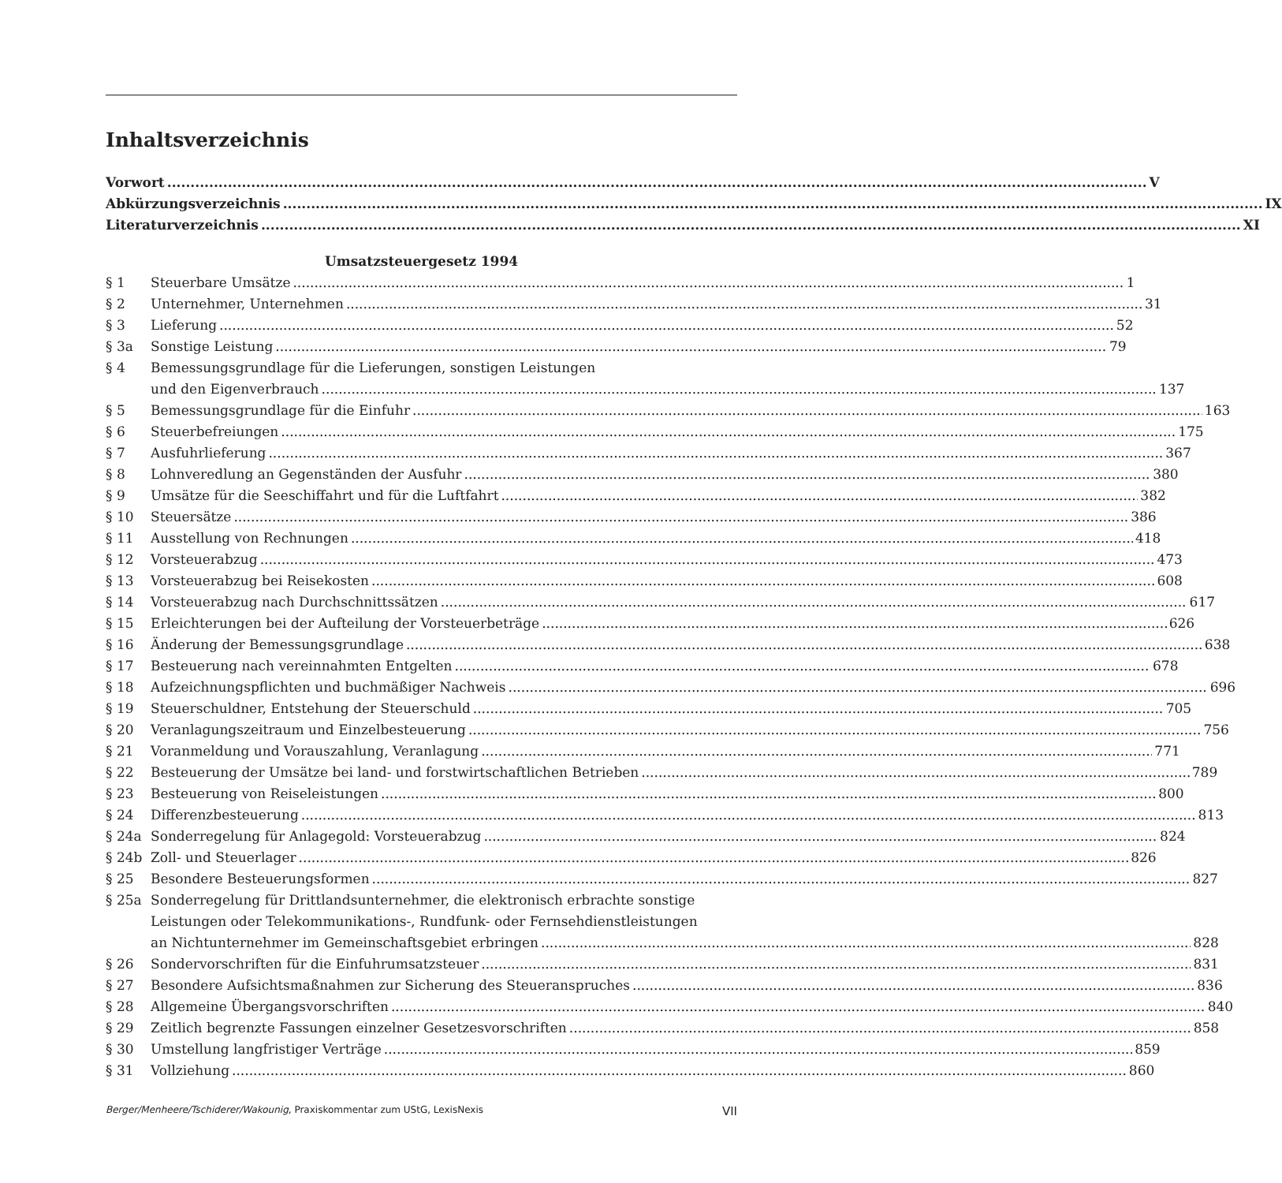Inhaltsverzeichnis
Vorwort V
Abkürzungsverzeichnis IX
Literaturverzeichnis XI
Umsatzsteuergesetz 1994
§ 1 Steuerbare Umsätze 1
§ 2 Unternehmer, Unternehmen 31
§ 3 Lieferung 52
§ 3a Sonstige Leistung 79
§ 4 Bemessungsgrundlage für die Lieferungen, sonstigen Leistungen
und den Eigenverbrauch 137
§ 5 Bemessungsgrundlage für die Einfuhr 163
§ 6 Steuerbefreiungen 175
§ 7 Ausfuhrlieferung 367
§ 8 Lohnveredlung an Gegenständen der Ausfuhr 380
§ 9 Umsätze für die Seeschiffahrt und für die Luftfahrt 382
§ 10 Steuersätze 386
§ 11 Ausstellung von Rechnungen 418
§ 12 Vorsteuerabzug 473
§ 13 Vorsteuerabzug bei Reisekosten 608
§ 14 Vorsteuerabzug nach Durchschnittssätzen 617
§ 15 Erleichterungen bei der Aufteilung der Vorsteuerbeträge 626
§ 16 Änderung der Bemessungsgrundlage 638
§ 17 Besteuerung nach vereinnahmten Entgelten 678
§ 18 Aufzeichnungspflichten und buchmäßiger Nachweis 696
§ 19 Steuerschuldner, Entstehung der Steuerschuld 705
§ 20 Veranlagungszeitraum und Einzelbesteuerung 756
§ 21 Voranmeldung und Vorauszahlung, Veranlagung 771
§ 22 Besteuerung der Umsätze bei land- und forstwirtschaftlichen Betrieben 789
§ 23 Besteuerung von Reiseleistungen 800
§ 24 Differenzbesteuerung 813
§ 24a Sonderregelung für Anlagegold: Vorsteuerabzug 824
§ 24b Zoll- und Steuerlager 826
§ 25 Besondere Besteuerungsformen 827
§ 25a Sonderregelung für Drittlandsunternehmer, die elektronisch erbrachte sonstige
Leistungen oder Telekommunikations-, Rundfunk- oder Fernsehdienstleistungen
an Nichtunternehmer im Gemeinschaftsgebiet erbringen 828
§ 26 Sondervorschriften für die Einfuhrumsatzsteuer 831
§ 27 Besondere Aufsichtsmaßnahmen zur Sicherung des Steueranspruches 836
§ 28 Allgemeine Übergangsvorschriften 840
§ 29 Zeitlich begrenzte Fassungen einzelner Gesetzesvorschriften 858
§ 30 Umstellung langfristiger Verträge 859
§ 31 Vollziehung 860
Berger/Menheere/Tschiderer/Wakounig, Praxiskommentar zum UStG, LexisNexis VII